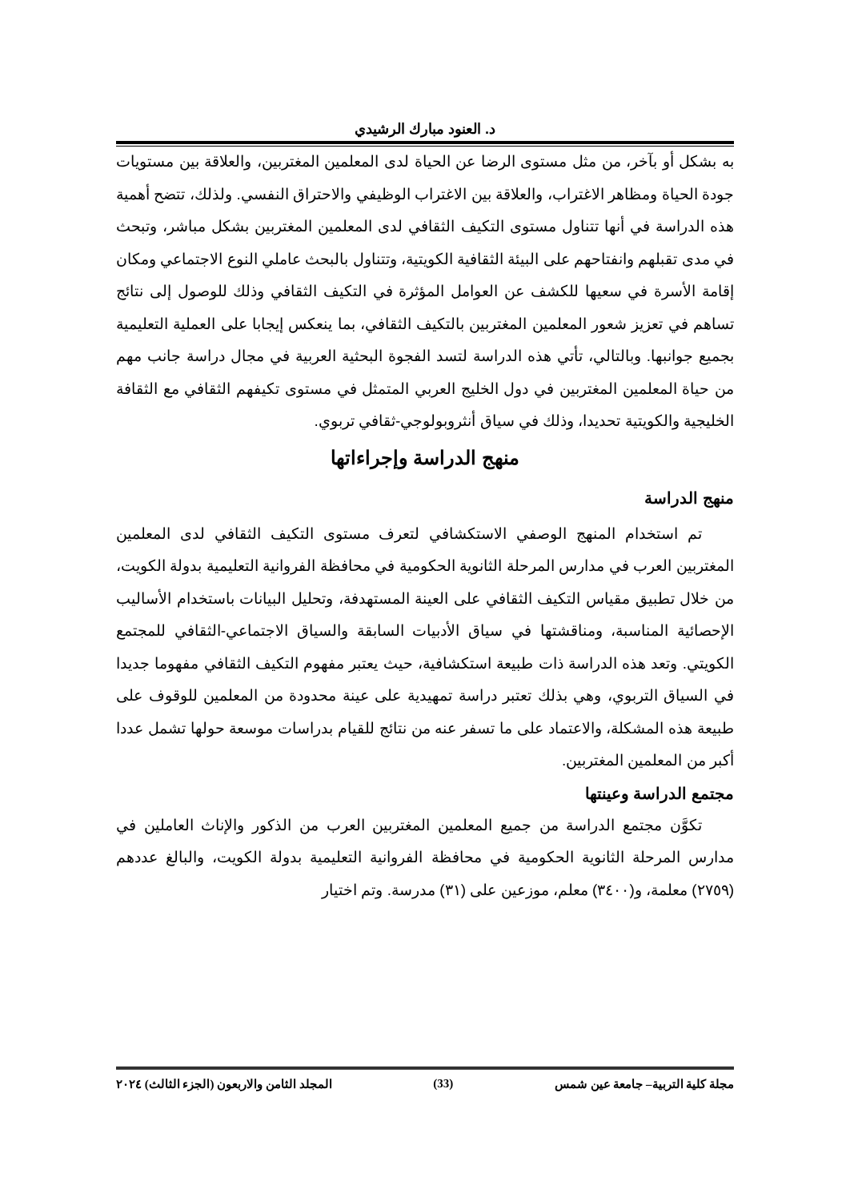د. العنود مبارك الرشيدي
به بشكل أو بآخر، من مثل مستوى الرضا عن الحياة لدى المعلمين المغتربين، والعلاقة بين مستويات جودة الحياة ومظاهر الاغتراب، والعلاقة بين الاغتراب الوظيفي والاحتراق النفسي. ولذلك، تتضح أهمية هذه الدراسة في أنها تتناول مستوى التكيف الثقافي لدى المعلمين المغتربين بشكل مباشر، وتبحث في مدى تقبلهم وانفتاحهم على البيئة الثقافية الكويتية، وتتناول بالبحث عاملي النوع الاجتماعي ومكان إقامة الأسرة في سعيها للكشف عن العوامل المؤثرة في التكيف الثقافي وذلك للوصول إلى نتائج تساهم في تعزيز شعور المعلمين المغتربين بالتكيف الثقافي، بما ينعكس إيجابا على العملية التعليمية بجميع جوانبها. وبالتالي، تأتي هذه الدراسة لتسد الفجوة البحثية العربية في مجال دراسة جانب مهم من حياة المعلمين المغتربين في دول الخليج العربي المتمثل في مستوى تكيفهم الثقافي مع الثقافة الخليجية والكويتية تحديدا، وذلك في سياق أنثروبولوجي-ثقافي تربوي.
منهج الدراسة وإجراءاتها
منهج الدراسة
تم استخدام المنهج الوصفي الاستكشافي لتعرف مستوى التكيف الثقافي لدى المعلمين المغتربين العرب في مدارس المرحلة الثانوية الحكومية في محافظة الفروانية التعليمية بدولة الكويت، من خلال تطبيق مقياس التكيف الثقافي على العينة المستهدفة، وتحليل البيانات باستخدام الأساليب الإحصائية المناسبة، ومناقشتها في سياق الأدبيات السابقة والسياق الاجتماعي-الثقافي للمجتمع الكويتي. وتعد هذه الدراسة ذات طبيعة استكشافية، حيث يعتبر مفهوم التكيف الثقافي مفهوما جديدا في السياق التربوي، وهي بذلك تعتبر دراسة تمهيدية على عينة محدودة من المعلمين للوقوف على طبيعة هذه المشكلة، والاعتماد على ما تسفر عنه من نتائج للقيام بدراسات موسعة حولها تشمل عددا أكبر من المعلمين المغتربين.
مجتمع الدراسة وعينتها
تكوَّن مجتمع الدراسة من جميع المعلمين المغتربين العرب من الذكور والإناث العاملين في مدارس المرحلة الثانوية الحكومية في محافظة الفروانية التعليمية بدولة الكويت، والبالغ عددهم (٢٧٥٩) معلمة، و(٣٤٠٠) معلم، موزعين على (٣١) مدرسة. وتم اختيار
مجلة كلية التربية– جامعة عين شمس (33) المجلد الثامن والاربعون (الجزء الثالث) ٢٠٢٤